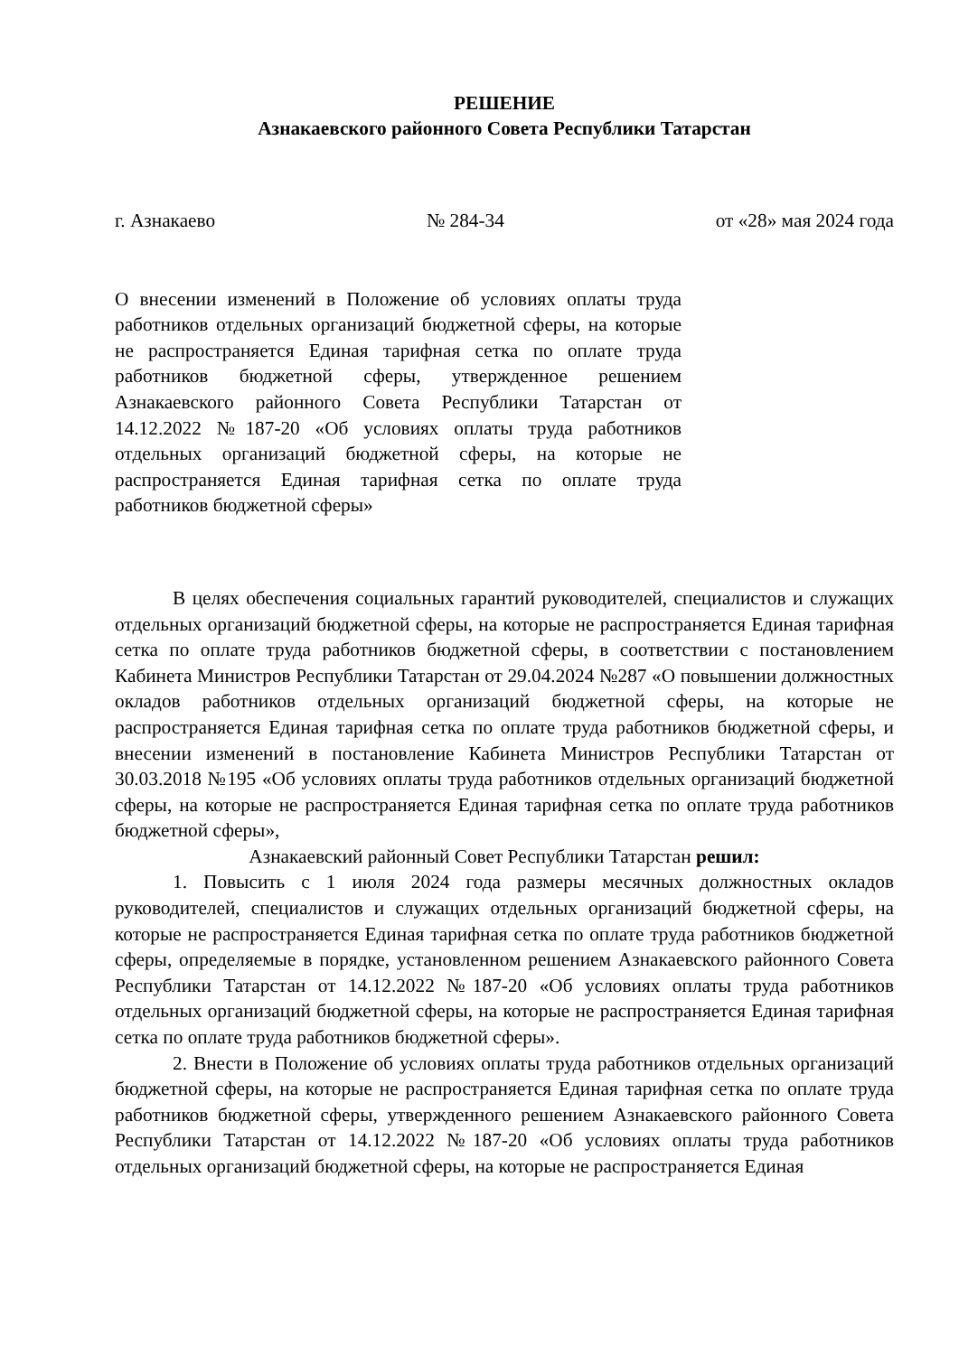РЕШЕНИЕ
Азнакаевского районного Совета Республики Татарстан
г. Азнакаево № 284-34 от «28» мая 2024 года
О внесении изменений в Положение об условиях оплаты труда работников отдельных организаций бюджетной сферы, на которые не распространяется Единая тарифная сетка по оплате труда работников бюджетной сферы, утвержденное решением Азнакаевского районного Совета Республики Татарстан от 14.12.2022 №187-20 «Об условиях оплаты труда работников отдельных организаций бюджетной сферы, на которые не распространяется Единая тарифная сетка по оплате труда работников бюджетной сферы»
В целях обеспечения социальных гарантий руководителей, специалистов и служащих отдельных организаций бюджетной сферы, на которые не распространяется Единая тарифная сетка по оплате труда работников бюджетной сферы, в соответствии с постановлением Кабинета Министров Республики Татарстан от 29.04.2024 №287 «О повышении должностных окладов работников отдельных организаций бюджетной сферы, на которые не распространяется Единая тарифная сетка по оплате труда работников бюджетной сферы, и внесении изменений в постановление Кабинета Министров Республики Татарстан от 30.03.2018 №195 «Об условиях оплаты труда работников отдельных организаций бюджетной сферы, на которые не распространяется Единая тарифная сетка по оплате труда работников бюджетной сферы»,
Азнакаевский районный Совет Республики Татарстан решил:
1. Повысить с 1 июля 2024 года размеры месячных должностных окладов руководителей, специалистов и служащих отдельных организаций бюджетной сферы, на которые не распространяется Единая тарифная сетка по оплате труда работников бюджетной сферы, определяемые в порядке, установленном решением Азнакаевского районного Совета Республики Татарстан от 14.12.2022 №187-20 «Об условиях оплаты труда работников отдельных организаций бюджетной сферы, на которые не распространяется Единая тарифная сетка по оплате труда работников бюджетной сферы».
2. Внести в Положение об условиях оплаты труда работников отдельных организаций бюджетной сферы, на которые не распространяется Единая тарифная сетка по оплате труда работников бюджетной сферы, утвержденного решением Азнакаевского районного Совета Республики Татарстан от 14.12.2022 №187-20 «Об условиях оплаты труда работников отдельных организаций бюджетной сферы, на которые не распространяется Единая